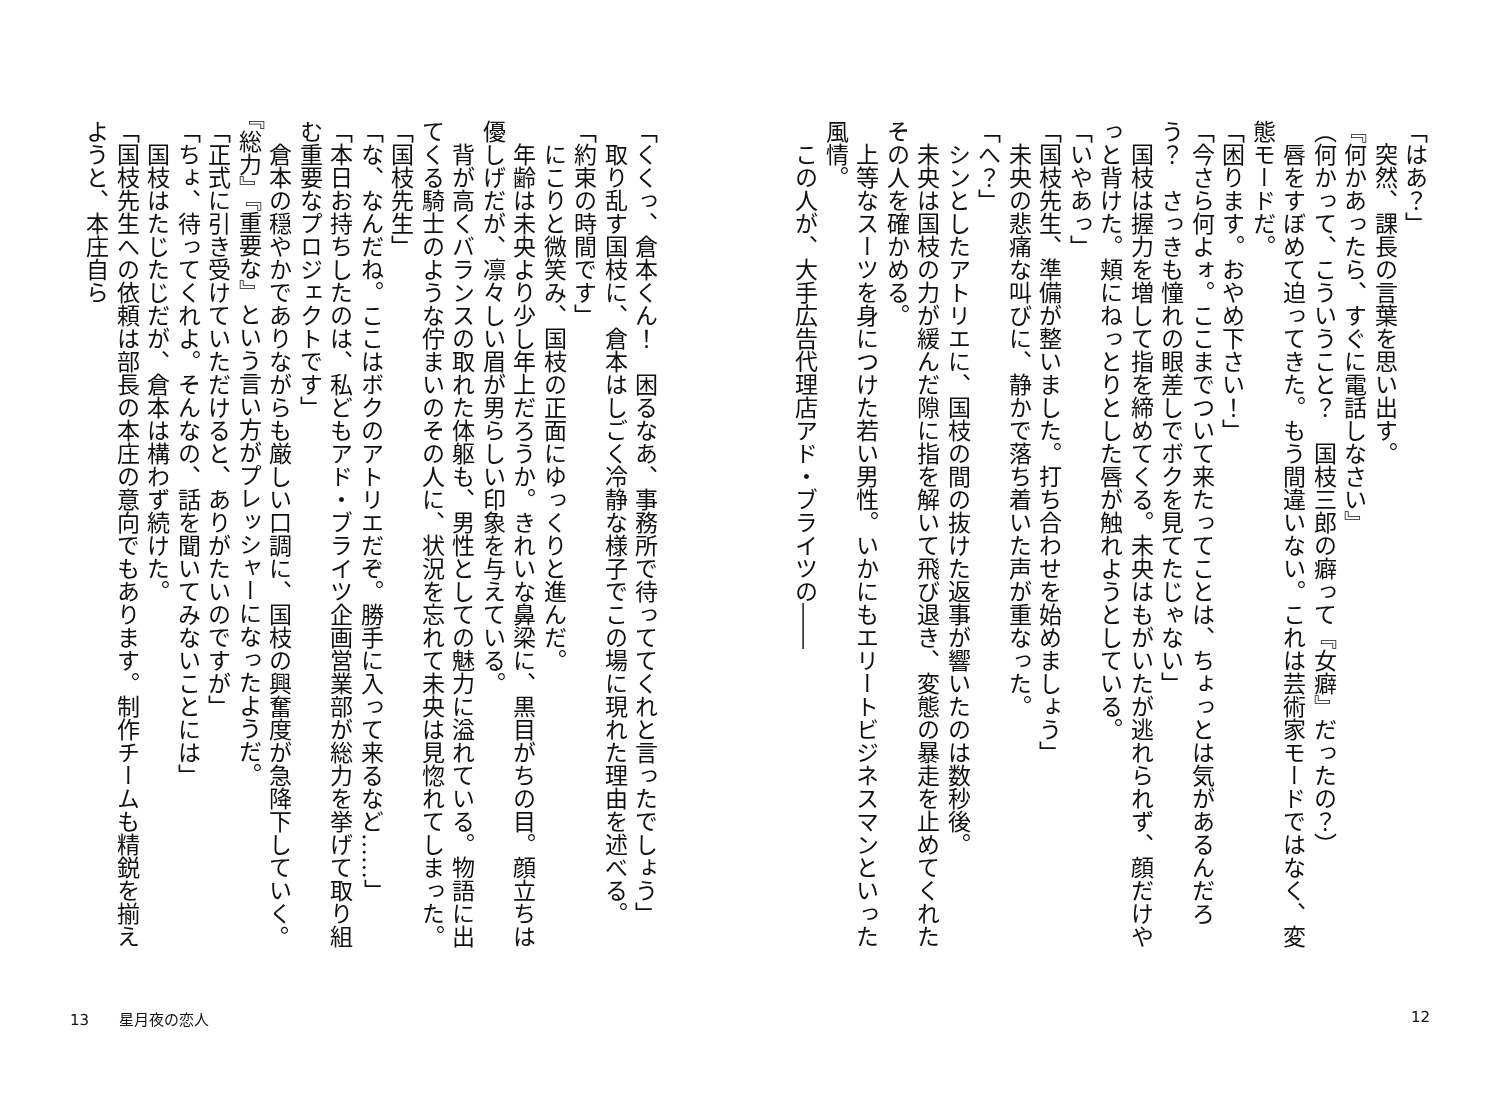「はあ？」
　突然、課長の言葉を思い出す。
『何かあったら、すぐに電話しなさい』
（何かって、こういうこと？　国枝三郎の癖って『女癖』だったの？）
　唇をすぼめて迫ってきた。もう間違いない。これは芸術家モードではなく、変態モードだ。
「困ります。おやめ下さい！」
「今さら何よォ。ここまでついて来たってことは、ちょっとは気があるんだろう？　さっきも憧れの眼差しでボクを見てたじゃない」
　国枝は握力を増して指を締めてくる。未央はもがいたが逃れられず、顔だけやっと背けた。頬にねっとりとした唇が触れようとしている。
「いやあっ」
「国枝先生、準備が整いました。打ち合わせを始めましょう」
　未央の悲痛な叫びに、静かで落ち着いた声が重なった。
「へ？」
　シンとしたアトリエに、国枝の間の抜けた返事が響いたのは数秒後。
　未央は国枝の力が緩んだ隙に指を解いて飛び退き、変態の暴走を止めてくれたその人を確かめる。
　上等なスーツを身につけた若い男性。いかにもエリートビジネスマンといった風情。
　この人が、大手広告代理店アド・ブライツの――
「くくっ、倉本くん！　困るなあ、事務所で待っててくれと言ったでしょう」
　取り乱す国枝に、倉本はしごく冷静な様子でこの場に現れた理由を述べる。
「約束の時間です」
　にこりと微笑み、国枝の正面にゆっくりと進んだ。
　年齢は未央より少し年上だろうか。きれいな鼻梁に、黒目がちの目。顔立ちは優しげだが、凛々しい眉が男らしい印象を与えている。
　背が高くバランスの取れた体躯も、男性としての魅力に溢れている。物語に出てくる騎士のような佇まいのその人に、状況を忘れて未央は見惚れてしまった。
「国枝先生」
「な、なんだね。ここはボクのアトリエだぞ。勝手に入って来るなど……」
「本日お持ちしたのは、私どもアド・ブライツ企画営業部が総力を挙げて取り組む重要なプロジェクトです」
　倉本の穏やかでありながらも厳しい口調に、国枝の興奮度が急降下していく。『総力』『重要な』という言い方がプレッシャーになったようだ。
「正式に引き受けていただけると、ありがたいのですが」
「ちょ、待ってくれよ。そんなの、話を聞いてみないことには」
　国枝はたじたじだが、倉本は構わず続けた。
「国枝先生への依頼は部長の本庄の意向でもあります。制作チームも精鋭を揃えようと、本庄自ら
13　　星月夜の恋人 12